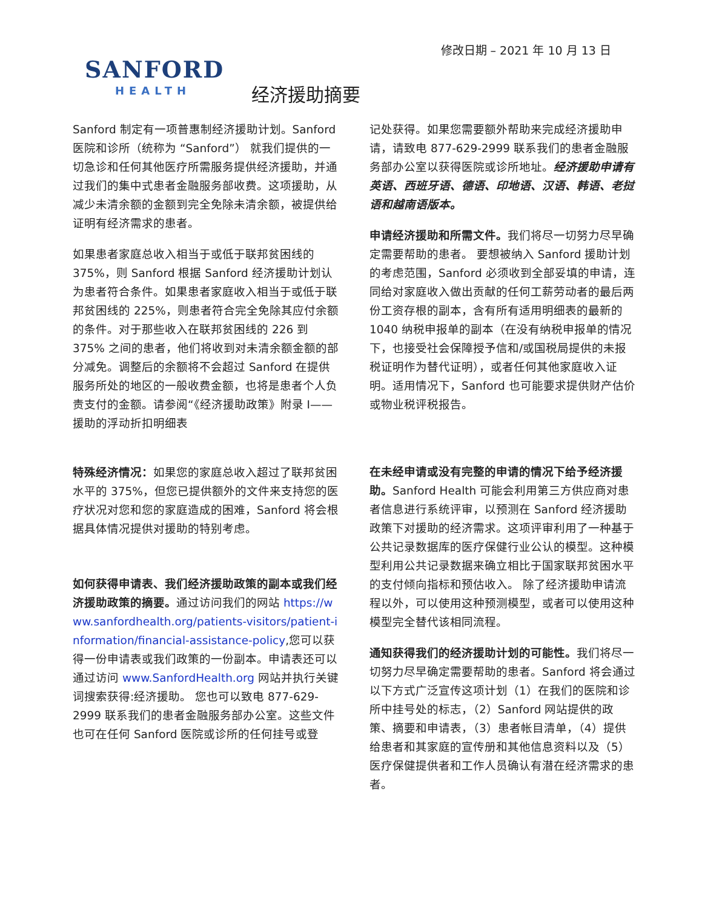修改日期 – 2021 年 10 月 13 日
SANFORD
HEALTH
经济援助摘要
Sanford 制定有一项普惠制经济援助计划。Sanford 医院和诊所（统称为 “Sanford”） 就我们提供的一切急诊和任何其他医疗所需服务提供经济援助，并通过我们的集中式患者金融服务部收费。这项援助，从减少未清余额的金额到完全免除未清余额，被提供给证明有经济需求的患者。
如果患者家庭总收入相当于或低于联邦贫困线的 375%，则 Sanford 根据 Sanford 经济援助计划认为患者符合条件。如果患者家庭收入相当于或低于联邦贫困线的 225%，则患者符合完全免除其应付余额的条件。对于那些收入在联邦贫困线的 226 到 375% 之间的患者，他们将收到对未清余额金额的部分减免。调整后的余额将不会超过 Sanford 在提供服务所处的地区的一般收费金额，也将是患者个人负责支付的金额。请参阅“《经济援助政策》附录 I——援助的浮动折扣明细表
特殊经济情况：如果您的家庭总收入超过了联邦贫困水平的 375%，但您已提供额外的文件来支持您的医疗状况对您和您的家庭造成的困难，Sanford 将会根据具体情况提供对援助的特别考虑。
如何获得申请表、我们经济援助政策的副本或我们经济援助政策的摘要。通过访问我们的网站 https://www.sanfordhealth.org/patients-visitors/patient-information/financial-assistance-policy,您可以获得一份申请表或我们政策的一份副本。申请表还可以通过访问 www.SanfordHealth.org 网站并执行关键词搜索获得:经济援助。 您也可以致电 877-629-2999 联系我们的患者金融服务部办公室。这些文件也可在任何 Sanford 医院或诊所的任何挂号或登
记处获得。如果您需要额外帮助来完成经济援助申请，请致电 877-629-2999 联系我们的患者金融服务部办公室以获得医院或诊所地址。经济援助申请有英语、西班牙语、德语、印地语、汉语、韩语、老挝语和越南语版本。
申请经济援助和所需文件。我们将尽一切努力尽早确定需要帮助的患者。 要想被纳入 Sanford 援助计划的考虑范围，Sanford 必须收到全部妥填的申请，连同给对家庭收入做出贡献的任何工薪劳动者的最后两份工资存根的副本，含有所有适用明细表的最新的 1040 纳税申报单的副本（在没有纳税申报单的情况下，也接受社会保障授予信和/或国税局提供的未报税证明作为替代证明），或者任何其他家庭收入证明。适用情况下，Sanford 也可能要求提供财产估价或物业税评税报告。
在未经申请或没有完整的申请的情况下给予经济援助。Sanford Health 可能会利用第三方供应商对患者信息进行系统评审，以预测在 Sanford 经济援助政策下对援助的经济需求。这项评审利用了一种基于公共记录数据库的医疗保健行业公认的模型。这种模型利用公共记录数据来确立相比于国家联邦贫困水平的支付倾向指标和预估收入。 除了经济援助申请流程以外，可以使用这种预测模型，或者可以使用这种模型完全替代该相同流程。
通知获得我们的经济援助计划的可能性。我们将尽一切努力尽早确定需要帮助的患者。Sanford 将会通过以下方式广泛宣传这项计划（1）在我们的医院和诊所中挂号处的标志，（2）Sanford 网站提供的政策、摘要和申请表，（3）患者帐目清单，（4）提供给患者和其家庭的宣传册和其他信息资料以及（5）医疗保健提供者和工作人员确认有潜在经济需求的患者。